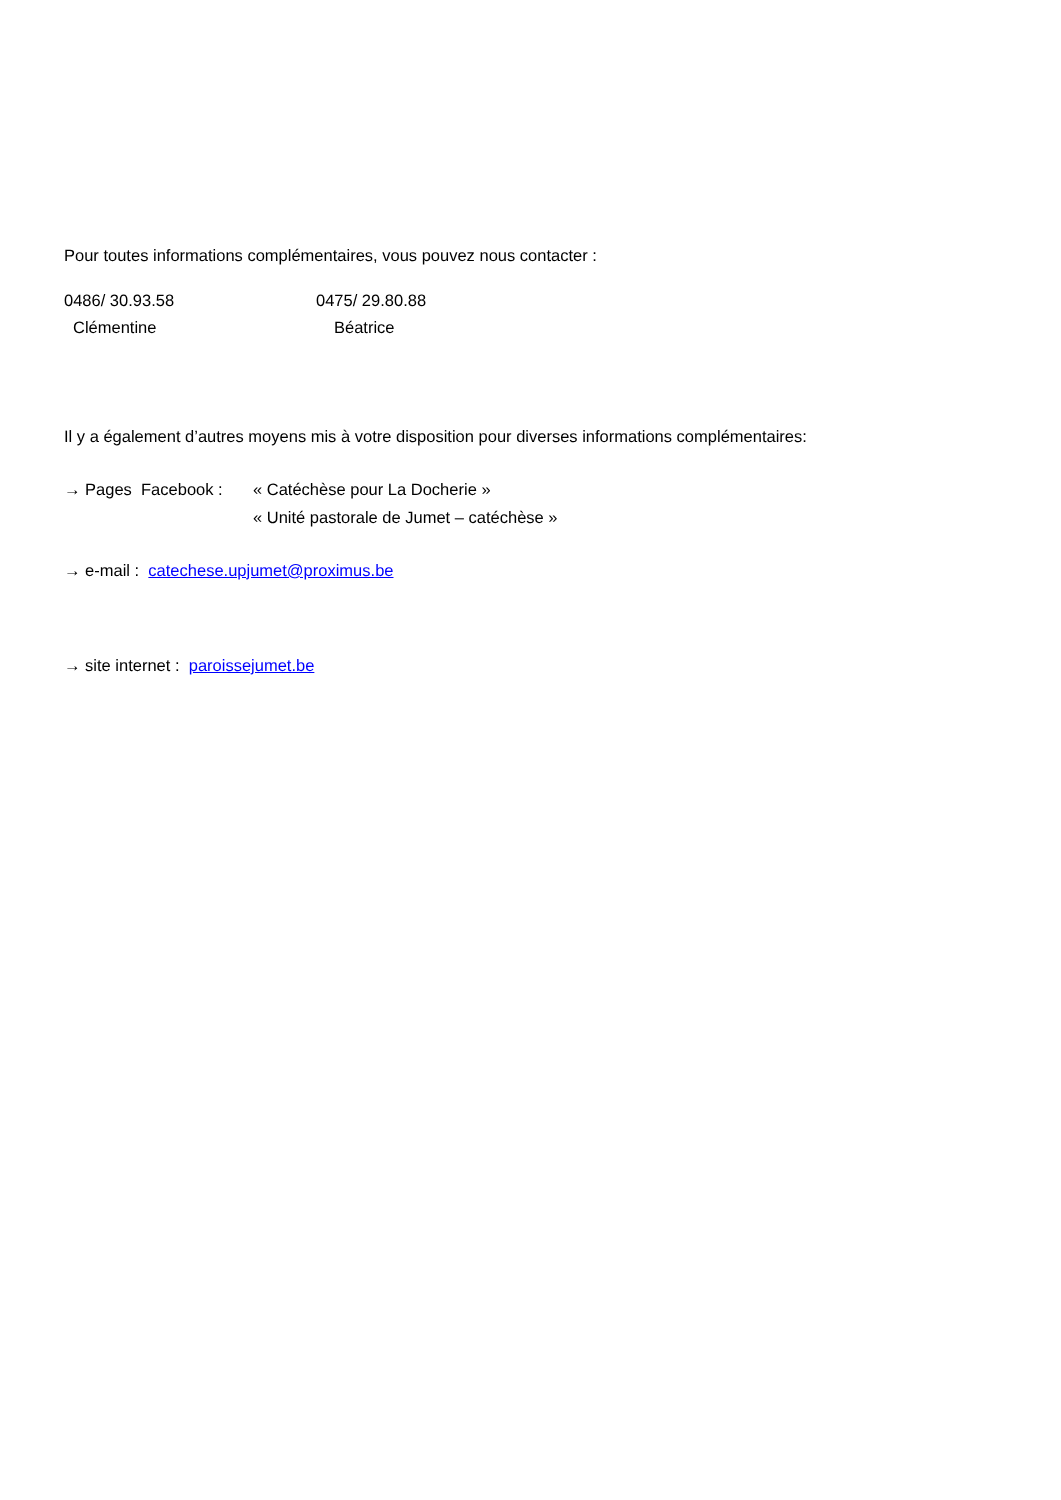Pour toutes informations complémentaires, vous pouvez nous contacter :
0486/ 30.93.58 0475/ 29.80.88
Clémentine Béatrice
Il y a également d’autres moyens mis à votre disposition pour diverses informations complémentaires:
→ Pages Facebook : « Catéchèse pour La Docherie »
« Unité pastorale de Jumet – catéchèse »
→ e-mail : catechese.upjumet@proximus.be
→ site internet : paroissejumet.be